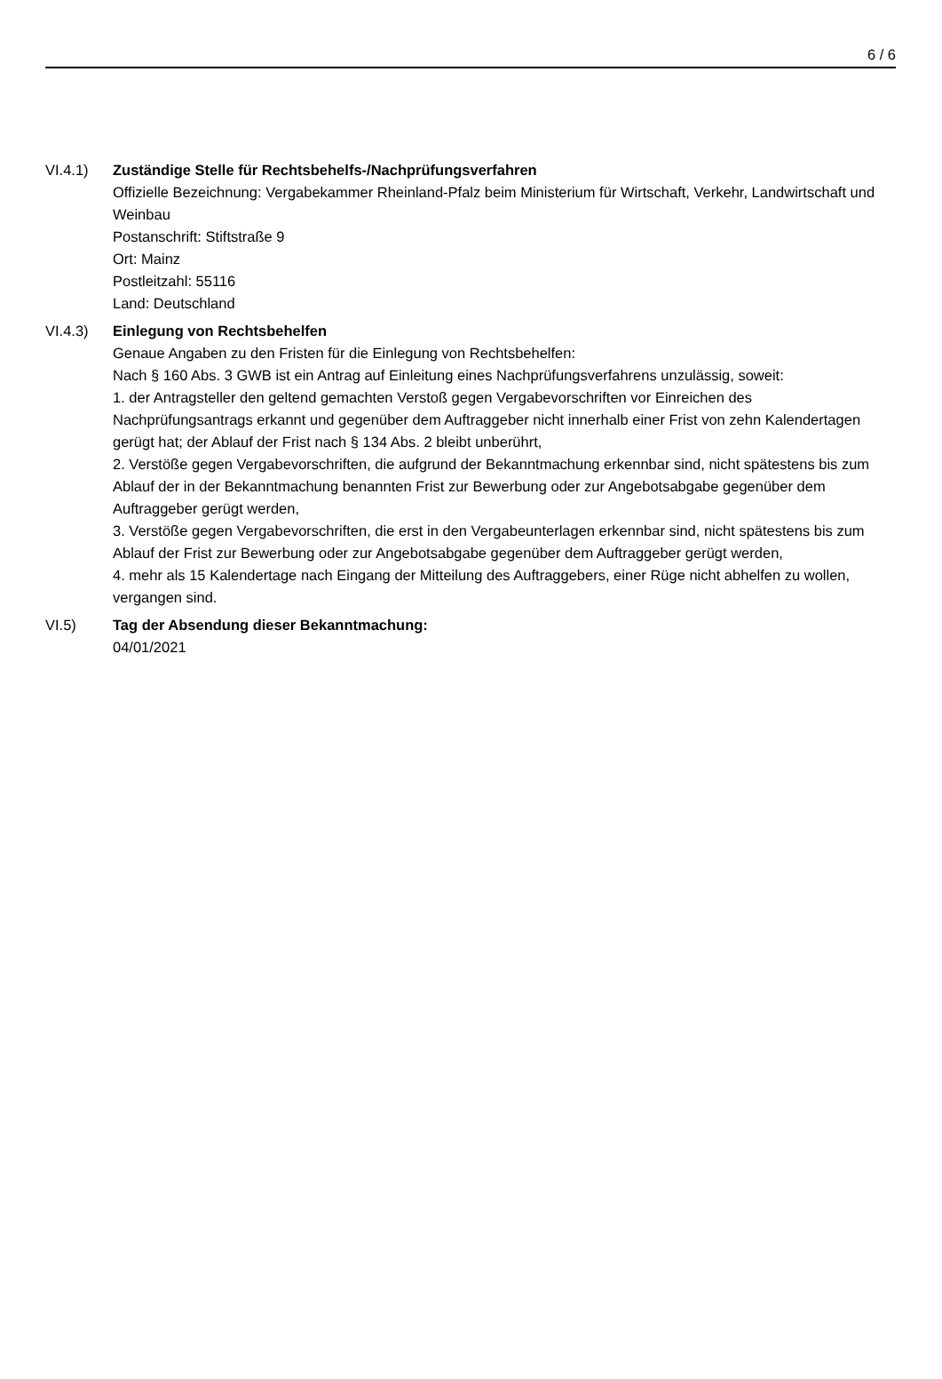6 / 6
VI.4.1) Zuständige Stelle für Rechtsbehelfs-/Nachprüfungsverfahren
Offizielle Bezeichnung: Vergabekammer Rheinland-Pfalz beim Ministerium für Wirtschaft, Verkehr, Landwirtschaft und Weinbau
Postanschrift: Stiftstraße 9
Ort: Mainz
Postleitzahl: 55116
Land: Deutschland
VI.4.3) Einlegung von Rechtsbehelfen
Genaue Angaben zu den Fristen für die Einlegung von Rechtsbehelfen:
Nach § 160 Abs. 3 GWB ist ein Antrag auf Einleitung eines Nachprüfungsverfahrens unzulässig, soweit:
1. der Antragsteller den geltend gemachten Verstoß gegen Vergabevorschriften vor Einreichen des Nachprüfungsantrags erkannt und gegenüber dem Auftraggeber nicht innerhalb einer Frist von zehn Kalendertagen gerügt hat; der Ablauf der Frist nach § 134 Abs. 2 bleibt unberührt,
2. Verstöße gegen Vergabevorschriften, die aufgrund der Bekanntmachung erkennbar sind, nicht spätestens bis zum Ablauf der in der Bekanntmachung benannten Frist zur Bewerbung oder zur Angebotsabgabe gegenüber dem Auftraggeber gerügt werden,
3. Verstöße gegen Vergabevorschriften, die erst in den Vergabeunterlagen erkennbar sind, nicht spätestens bis zum Ablauf der Frist zur Bewerbung oder zur Angebotsabgabe gegenüber dem Auftraggeber gerügt werden,
4. mehr als 15 Kalendertage nach Eingang der Mitteilung des Auftraggebers, einer Rüge nicht abhelfen zu wollen, vergangen sind.
VI.5) Tag der Absendung dieser Bekanntmachung:
04/01/2021